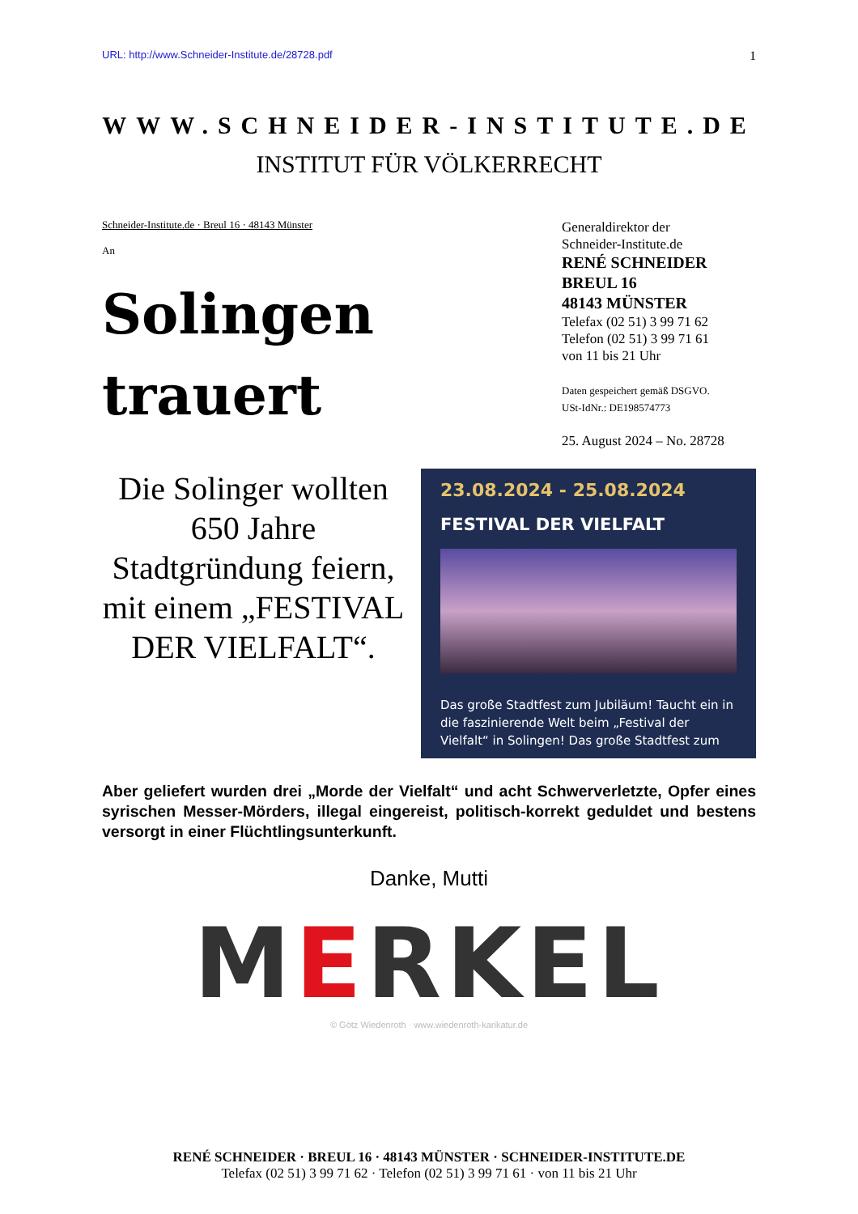URL: http://www.Schneider-Institute.de/28728.pdf
1
WWW.SCHNEIDER-INSTITUTE.DE
INSTITUT FÜR VÖLKERRECHT
Schneider-Institute.de · Breul 16 · 48143 Münster
An
Solingen
trauert
Generaldirektor der
Schneider-Institute.de
RENÉ SCHNEIDER
BREUL 16
48143 MÜNSTER
Telefax (02 51) 3 99 71 62
Telefon (02 51) 3 99 71 61
von 11 bis 21 Uhr
Daten gespeichert gemäß DSGVO.
USt-IdNr.: DE198574773
25. August 2024 – No. 28728
Die Solinger wollten 650 Jahre Stadtgründung feiern, mit einem „FESTIVAL DER VIELFALT“.
23.08.2024 - 25.08.2024
FESTIVAL DER VIELFALT
Das große Stadtfest zum Jubiläum! Taucht ein in die faszinierende Welt beim „Festival der Vielfalt“ in Solingen! Das große Stadtfest zum
Aber geliefert wurden drei „Morde der Vielfalt“ und acht Schwerverletzte, Opfer eines syrischen Messer-Mörders, illegal eingereist, politisch-korrekt geduldet und bestens versorgt in einer Flüchtlingsunterkunft.
Danke, Mutti
MERKEL
© Götz Wiedenroth · www.wiedenroth-karikatur.de
RENÉ SCHNEIDER · BREUL 16 · 48143 MÜNSTER · SCHNEIDER-INSTITUTE.DE
Telefax (02 51) 3 99 71 62 · Telefon (02 51) 3 99 71 61 · von 11 bis 21 Uhr